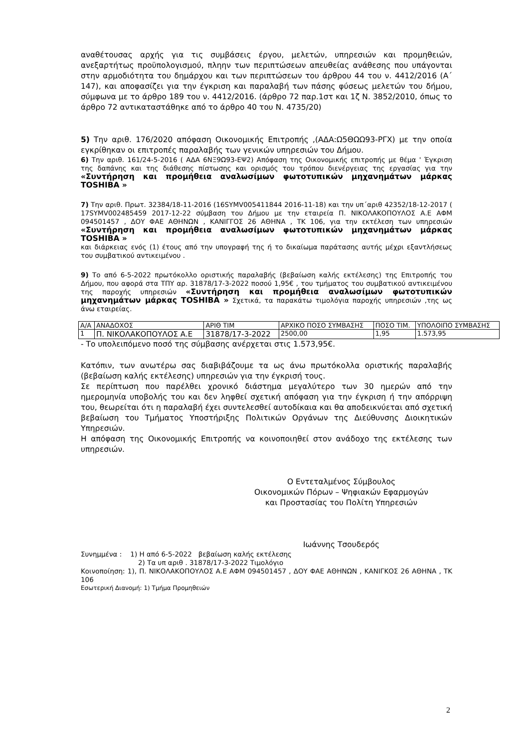αναθέτουσας αρχής για τις συμβάσεις έργου, μελετών, υπηρεσιών και προμηθειών, ανεξαρτήτως προϋπολογισμού, πληην των περιπτώσεων απευθείας ανάθεσης που υπάγονται στην αρμοδιότητα του δημάρχου και των περιπτώσεων του άρθρου 44 του ν. 4412/2016 (Α΄ 147), και αποφασίζει για την έγκριση και παραλαβή των πάσης φύσεως μελετών του δήμου, σύμφωνα με το άρθρο 189 του ν. 4412/2016. (άρθρο 72 παρ.1στ και 1ζ Ν. 3852/2010, όπως το άρθρο 72 αντικαταστάθηκε από το άρθρο 40 του Ν. 4735/20)
5) Την αριθ. 176/2020 απόφαση Οικονομικής Επιτροπής ,(ΑΔΑ:Ω5ΘΩΩ93-ΡΓΧ) με την οποία εγκρίθηκαν οι επιτροπές παραλαβής των γενικών υπηρεσιών του Δήμου.
6) Την αριθ. 161/24-5-2016 ( ΑΔΑ 6ΝΞ9Ω93-ΕΨ2) Απόφαση της Οικονομικής επιτροπής με θέμα ' Έγκριση της δαπάνης και της διάθεσης πίστωσης και ορισμός του τρόπου διενέργειας της εργασίας για την «Συντήρηση και προμήθεια αναλωσίμων φωτοτυπικών μηχανημάτων μάρκας TOSHIBA »
7) Την αριθ. Πρωτ. 32384/18-11-2016 (16SYMV005411844 2016-11-18) και την υπ΄αριθ 42352/18-12-2017 ( 17SYMV002485459 2017-12-22 σύμβαση του Δήμου με την εταιρεία Π. ΝΙΚΟΛΑΚΟΠΟΥΛΟΣ Α.Ε ΑΦΜ 094501457 , ΔΟΥ ΦΑΕ ΑΘΗΝΩΝ , ΚΑΝΙΓΓΟΣ 26 ΑΘΗΝΑ , ΤΚ 106, για την εκτέλεση των υπηρεσιών «Συντήρηση και προμήθεια αναλωσίμων φωτοτυπικών μηχανημάτων μάρκας TOSHIBA »
και διάρκειας ενός (1) έτους από την υπογραφή της ή το δικαίωμα παράτασης αυτής μέχρι εξαντλήσεως του συμβατικού αντικειμένου .
9) Το από 6-5-2022 πρωτόκολλο οριστικής παραλαβής (βεβαίωση καλής εκτέλεσης) της Επιτροπής του Δήμου, που αφορά στα ΤΠΥ αρ. 31878/17-3-2022 ποσού 1,95€ , του τμήματος του συμβατικού αντικειμένου της παροχής υπηρεσιών «Συντήρηση και προμήθεια αναλωσίμων φωτοτυπικών μηχανημάτων μάρκας TOSHIBA » Σχετικά, τα παρακάτω τιμολόγια παροχής υπηρεσιών ,της ως άνω εταιρείας.
| Α/Α | ΑΝΑΔΟΧΟΣ | ΑΡΙΘ ΤΙΜ | ΑΡΧΙΚΟ ΠΟΣΟ ΣΥΜΒΑΣΗΣ | ΠΟΣΟ ΤΙΜ. | ΥΠΟΛΟΙΠΟ ΣΥΜΒΑΣΗΣ |
| 1 | Π. ΝΙΚΟΛΑΚΟΠΟΥΛΟΣ Α.Ε | 31878/17-3-2022 | 2500,00 | 1,95 | 1.573,95 |
- Το υπολειπόμενο ποσό της σύμβασης ανέρχεται στις 1.573,95€.
Κατόπιν, των ανωτέρω σας διαβιβάζουμε τα ως άνω πρωτόκολλα οριστικής παραλαβής (βεβαίωση καλής εκτέλεσης) υπηρεσιών για την έγκρισή τους.
Σε περίπτωση που παρέλθει χρονικό διάστημα μεγαλύτερο των 30 ημερών από την ημερομηνία υποβολής του και δεν ληφθεί σχετική απόφαση για την έγκριση ή την απόρριψη του, θεωρείται ότι η παραλαβή έχει συντελεσθεί αυτοδίκαια και θα αποδεικνύεται από σχετική βεβαίωση του Τμήματος Υποστήριξης Πολιτικών Οργάνων της Διεύθυνσης Διοικητικών Υπηρεσιών.
Η απόφαση της Οικονομικής Επιτροπής να κοινοποιηθεί στον ανάδοχο της εκτέλεσης των υπηρεσιών.
Ο Εντεταλμένος Σύμβουλος
Οικονομικών Πόρων – Ψηφιακών Εφαρμογών
και Προστασίας του Πολίτη Υπηρεσιών
Ιωάννης Τσουδερός
Συνημμένα : 1) Η από 6-5-2022 βεβαίωση καλής εκτέλεσης
2) Τα υπ αριθ . 31878/17-3-2022 Τιμολόγιο
Κοινοποίηση: 1), Π. ΝΙΚΟΛΑΚΟΠΟΥΛΟΣ Α.Ε ΑΦΜ 094501457 , ΔΟΥ ΦΑΕ ΑΘΗΝΩΝ , ΚΑΝΙΓΚΟΣ 26 ΑΘΗΝΑ , ΤΚ 106
Εσωτερική Διανομή: 1) Τμήμα Προμηθειών
2